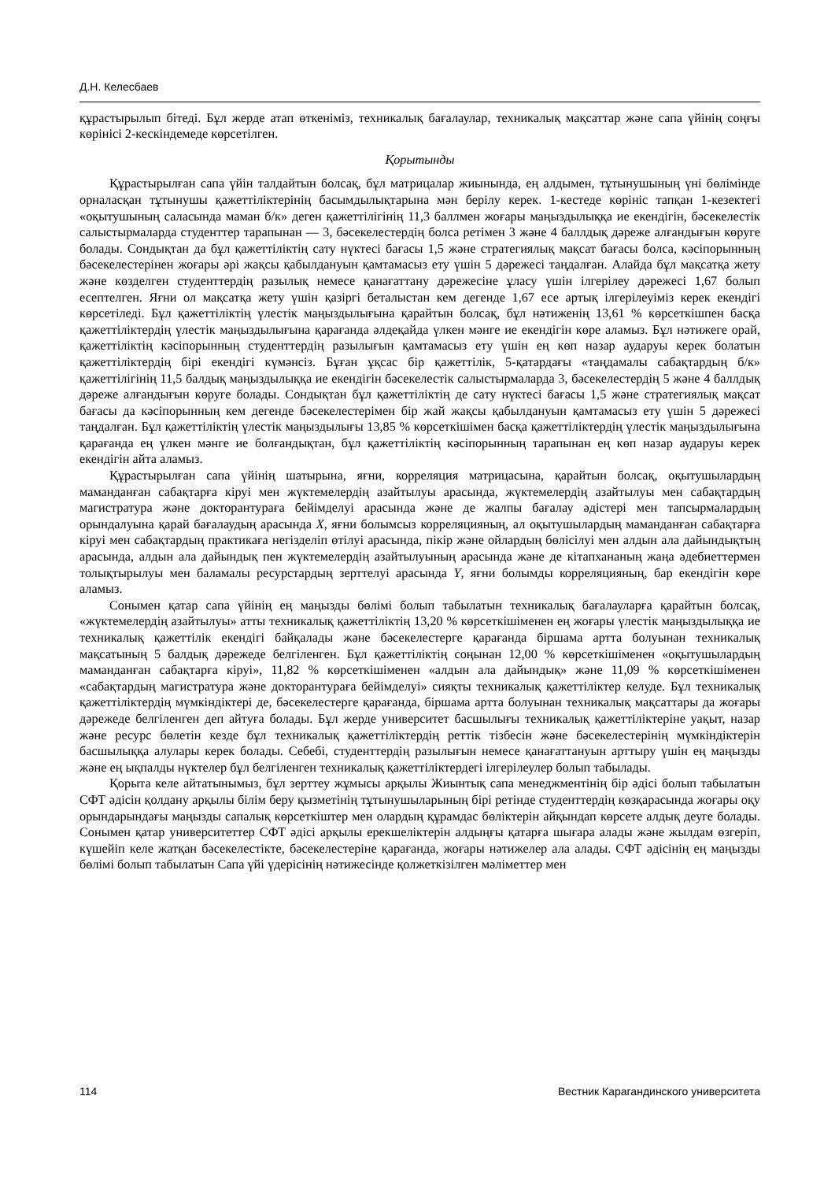Д.Н. Келесбаев
құрастырылып бітеді. Бұл жерде атап өткеніміз, техникалық бағалаулар, техникалық мақсаттар және сапа үйінің соңғы көрінісі 2-кескіндемеде көрсетілген.
Қорытынды
Құрастырылған сапа үйін талдайтын болсақ, бұл матрицалар жиынында, ең алдымен, тұтынушының үні бөлімінде орналасқан тұтынушы қажеттіліктерінің басымдылықтарына мән берілу керек. 1-кестеде көрініс тапқан 1-кезектегі «оқытушының саласында маман б/к» деген қажеттілігінің 11,3 баллмен жоғары маңыздылыққа ие екендігін, бәсекелестік салыстырмаларда студенттер тарапынан — 3, бәсекелестердің болса ретімен 3 және 4 баллдық дәреже алғандығын көруге болады. Сондықтан да бұл қажеттіліктің сату нүктесі бағасы 1,5 және стратегиялық мақсат бағасы болса, кәсіпорынның бәсекелестерінен жоғары әрі жақсы қабылдануын қамтамасыз ету үшін 5 дәрежесі таңдалған. Алайда бұл мақсатқа жету және көзделген студенттердің разылық немесе қанағаттану дәрежесіне ұласу үшін ілгерілеу дәрежесі 1,67 болып есептелген. Яғни ол мақсатқа жету үшін қазіргі беталыстан кем дегенде 1,67 есе артық ілгерілеуіміз керек екендігі көрсетіледі. Бұл қажеттіліктің үлестік маңыздылығына қарайтын болсақ, бұл нәтиженің 13,61 % көрсеткішпен басқа қажеттіліктердің үлестік маңыздылығына қарағанда әлдеқайда үлкен мәнге ие екендігін көре аламыз. Бұл нәтижеге орай, қажеттіліктің кәсіпорынның студенттердің разылығын қамтамасыз ету үшін ең көп назар аударуы керек болатын қажеттіліктердің бірі екендігі күмәнсіз. Бұған ұқсас бір қажеттілік, 5-қатардағы «таңдамалы сабақтардың б/к» қажеттілігінің 11,5 балдық маңыздылыққа ие екендігін бәсекелестік салыстырмаларда 3, бәсекелестердің 5 және 4 баллдық дәреже алғандығын көруге болады. Сондықтан бұл қажеттіліктің де сату нүктесі бағасы 1,5 және стратегиялық мақсат бағасы да кәсіпорынның кем дегенде бәсекелестерімен бір жай жақсы қабылдануын қамтамасыз ету үшін 5 дәрежесі таңдалған. Бұл қажеттіліктің үлестік маңыздылығы 13,85 % көрсеткішімен басқа қажеттіліктердің үлестік маңыздылығына қарағанда ең үлкен мәнге ие болғандықтан, бұл қажеттіліктің кәсіпорынның тарапынан ең көп назар аударуы керек екендігін айта аламыз.
Құрастырылған сапа үйінің шатырына, яғни, корреляция матрицасына, қарайтын болсақ, оқытушылардың маманданған сабақтарға кіруі мен жүктемелердің азайтылуы арасында, жүктемелердің азайтылуы мен сабақтардың магистратура және докторантураға бейімделуі арасында және де жалпы бағалау әдістері мен тапсырмалардың орындалуына қарай бағалаудың арасында X, яғни болымсыз корреляцияның, ал оқытушылардың маманданған сабақтарға кіруі мен сабақтардың практикаға негізделіп өтілуі арасында, пікір және ойлардың бөлісілуі мен алдын ала дайындықтың арасында, алдын ала дайындық пен жүктемелердің азайтылуының арасында және де кітапхананың жаңа әдебиеттермен толықтырылуы мен баламалы ресурстардың зерттелуі арасында Y, яғни болымды корреляцияның, бар екендігін көре аламыз.
Сонымен қатар сапа үйінің ең маңызды бөлімі болып табылатын техникалық бағалауларға қарайтын болсақ, «жүктемелердің азайтылуы» атты техникалық қажеттіліктің 13,20 % көрсеткішіменен ең жоғары үлестік маңыздылыққа ие техникалық қажеттілік екендігі байқалады және бәсекелестерге қарағанда біршама артта болуынан техникалық мақсатының 5 балдық дәрежеде белгіленген. Бұл қажеттіліктің соңынан 12,00 % көрсеткішіменен «оқытушылардың маманданған сабақтарға кіруі», 11,82 % көрсеткішіменен «алдын ала дайындық» және 11,09 % көрсеткішіменен «сабақтардың магистратура және докторантураға бейімделуі» сияқты техникалық қажеттіліктер келуде. Бұл техникалық қажеттіліктердің мүмкіндіктері де, бәсекелестерге қарағанда, біршама артта болуынан техникалық мақсаттары да жоғары дәрежеде белгіленген деп айтуға болады. Бұл жерде университет басшылығы техникалық қажеттіліктеріне уақыт, назар және ресурс бөлетін кезде бұл техникалық қажеттіліктердің реттік тізбесін және бәсекелестерінің мүмкіндіктерін басшылыққа алулары керек болады. Себебі, студенттердің разылығын немесе қанағаттануын арттыру үшін ең маңызды және ең ықпалды нүктелер бұл белгіленген техникалық қажеттіліктердегі ілгерілеулер болып табылады.
Қорыта келе айтатынымыз, бұл зерттеу жұмысы арқылы Жиынтық сапа менеджментінің бір әдісі болып табылатын СФТ әдісін қолдану арқылы білім беру қызметінің тұтынушыларының бірі ретінде студенттердің көзқарасында жоғары оқу орындарындағы маңызды сапалық көрсеткіштер мен олардың құрамдас бөліктерін айқындап көрсете алдық деуге болады. Сонымен қатар университеттер СФТ әдісі арқылы ерекшеліктерін алдыңғы қатарға шығара алады және жылдам өзгеріп, күшейіп келе жатқан бәсекелестікте, бәсекелестеріне қарағанда, жоғары нәтижелер ала алады. СФТ әдісінің ең маңызды бөлімі болып табылатын Сапа үйі үдерісінің нәтижесінде қолжеткізілген мәліметтер мен
114 Вестник Карагандинского университета